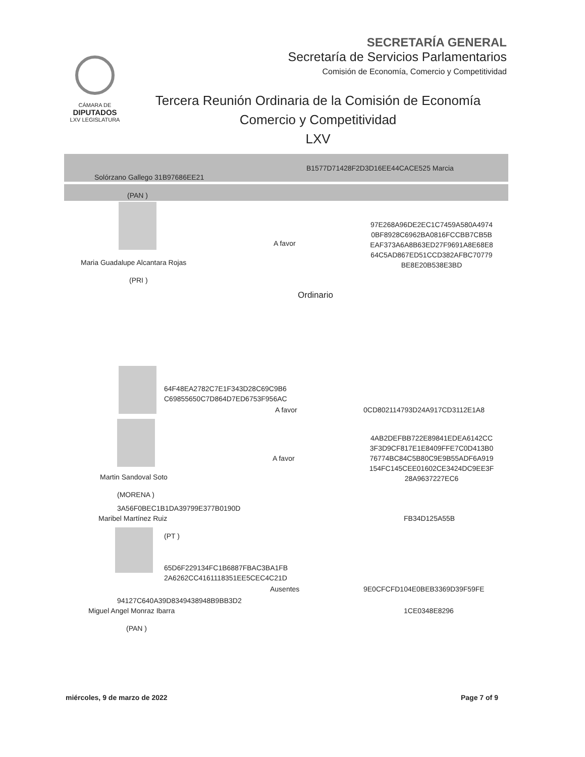SECRETARÍA GENERAL
Secretaría de Servicios Parlamentarios
Comisión de Economía, Comercio y Competitividad
CÁMARA DE
DIPUTADOS
LXV LEGISLATURA
Tercera Reunión Ordinaria de la Comisión de Economía
Comercio y Competitividad
LXV
B1577D71428F2D3D16EE44CACE525 Marcia
Solórzano Gallego 31B97686EE21
(PAN )
Maria Guadalupe Alcantara Rojas
(PRI )
A favor
97E268A96DE2EC1C7459A580A4974
0BF8928C6962BA0816FCCBB7CB5B
EAF373A6A8B63ED27F9691A8E68E8
64C5AD867ED51CCD382AFBC70779
BE8E20B538E3BD
Ordinario
64F48EA2782C7E1F343D28C69C9B6
C69855650C7D864D7ED6753F956AC
A favor 0CD802114793D24A917CD3112E1A8
A favor
4AB2DEFBB722E89841EDEA6142CC
3F3D9CF817E1E8409FFE7C0D413B0
76774BC84C5B80C9E9B55ADF6A919
154FC145CEE01602CE3424DC9EE3F
28A9637227EC6
Martin Sandoval Soto
(MORENA )
3A56F0BEC1B1DA39799E377B0190D
Maribel Martínez Ruiz FB34D125A55B
(PT )
65D6F229134FC1B6887FBAC3BA1FB
2A6262CC4161118351EE5CEC4C21D
Ausentes 9E0CFCFD104E0BEB3369D39F59FE
94127C640A39D8349438948B9BB3D2
Miguel Angel Monraz Ibarra 1CE0348E8296
(PAN )
miércoles, 9 de marzo de 2022 Page 7 of 9